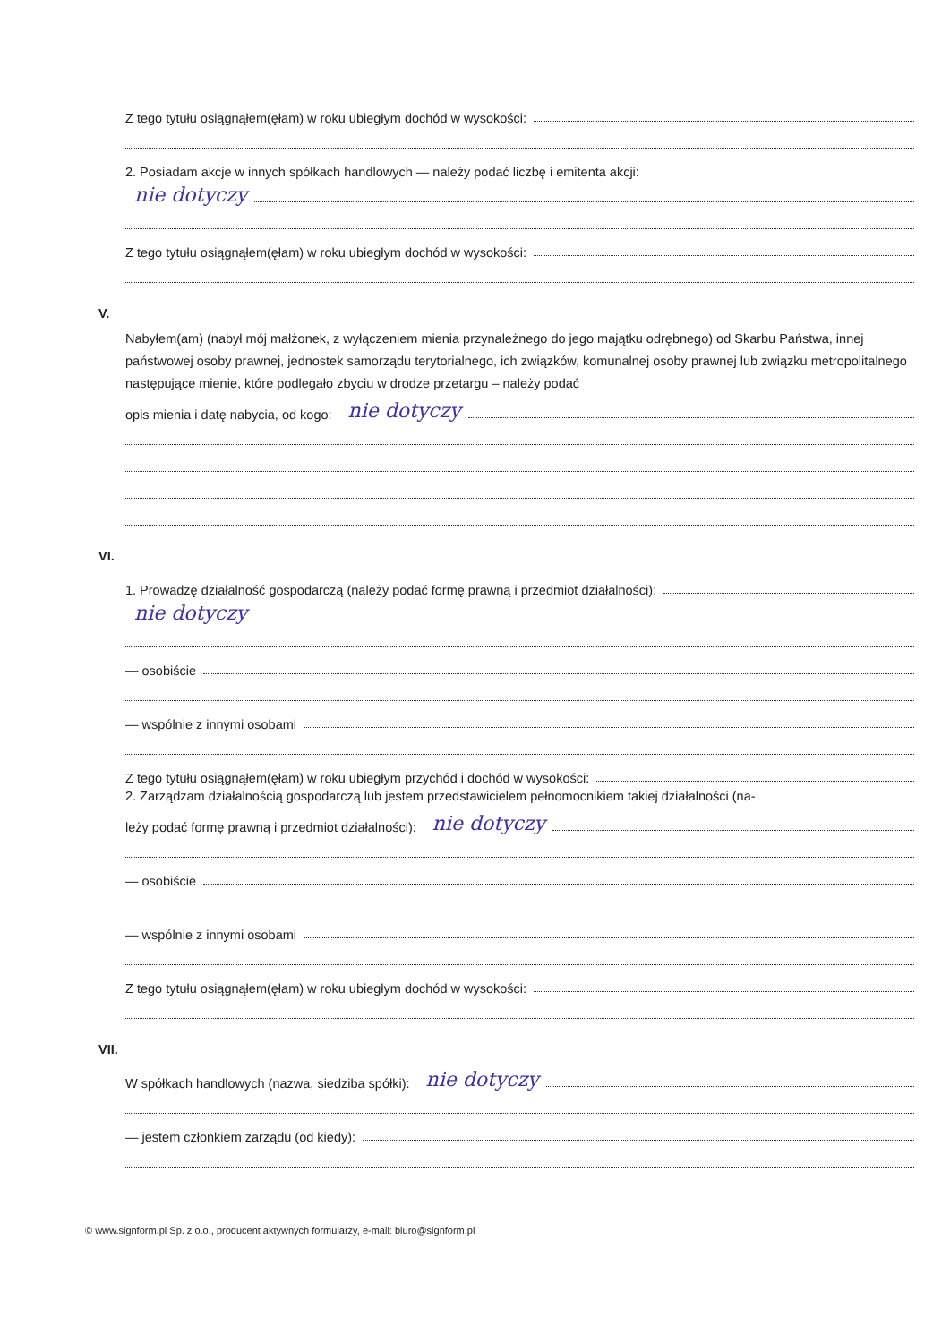Z tego tytułu osiągnąłem(ęłam) w roku ubiegłym dochód w wysokości:
2. Posiadam akcje w innych spółkach handlowych — należy podać liczbę i emitenta akcji:
nie dotyczy
Z tego tytułu osiągnąłem(ęłam) w roku ubiegłym dochód w wysokości:
V.
Nabyłem(am) (nabył mój małżonek, z wyłączeniem mienia przynależnego do jego majątku odrębnego) od Skarbu Państwa, innej państwowej osoby prawnej, jednostek samorządu terytorialnego, ich związków, komunalnej osoby prawnej lub związku metropolitalnego następujące mienie, które podlegało zbyciu w drodze przetargu – należy podać
opis mienia i datę nabycia, od kogo: nie dotyczy
VI.
1. Prowadzę działalność gospodarczą (należy podać formę prawną i przedmiot działalności):
nie dotyczy
— osobiście
— wspólnie z innymi osobami
Z tego tytułu osiągnąłem(ęłam) w roku ubiegłym przychód i dochód w wysokości:
2. Zarządzam działalnością gospodarczą lub jestem przedstawicielem pełnomocnikiem takiej działalności (na-
leży podać formę prawną i przedmiot działalności): nie dotyczy
— osobiście
— wspólnie z innymi osobami
Z tego tytułu osiągnąłem(ęłam) w roku ubiegłym dochód w wysokości:
VII.
W spółkach handlowych (nazwa, siedziba spółki): nie dotyczy
— jestem członkiem zarządu (od kiedy):
© www.signform.pl Sp. z o.o., producent aktywnych formularzy, e-mail: biuro@signform.pl